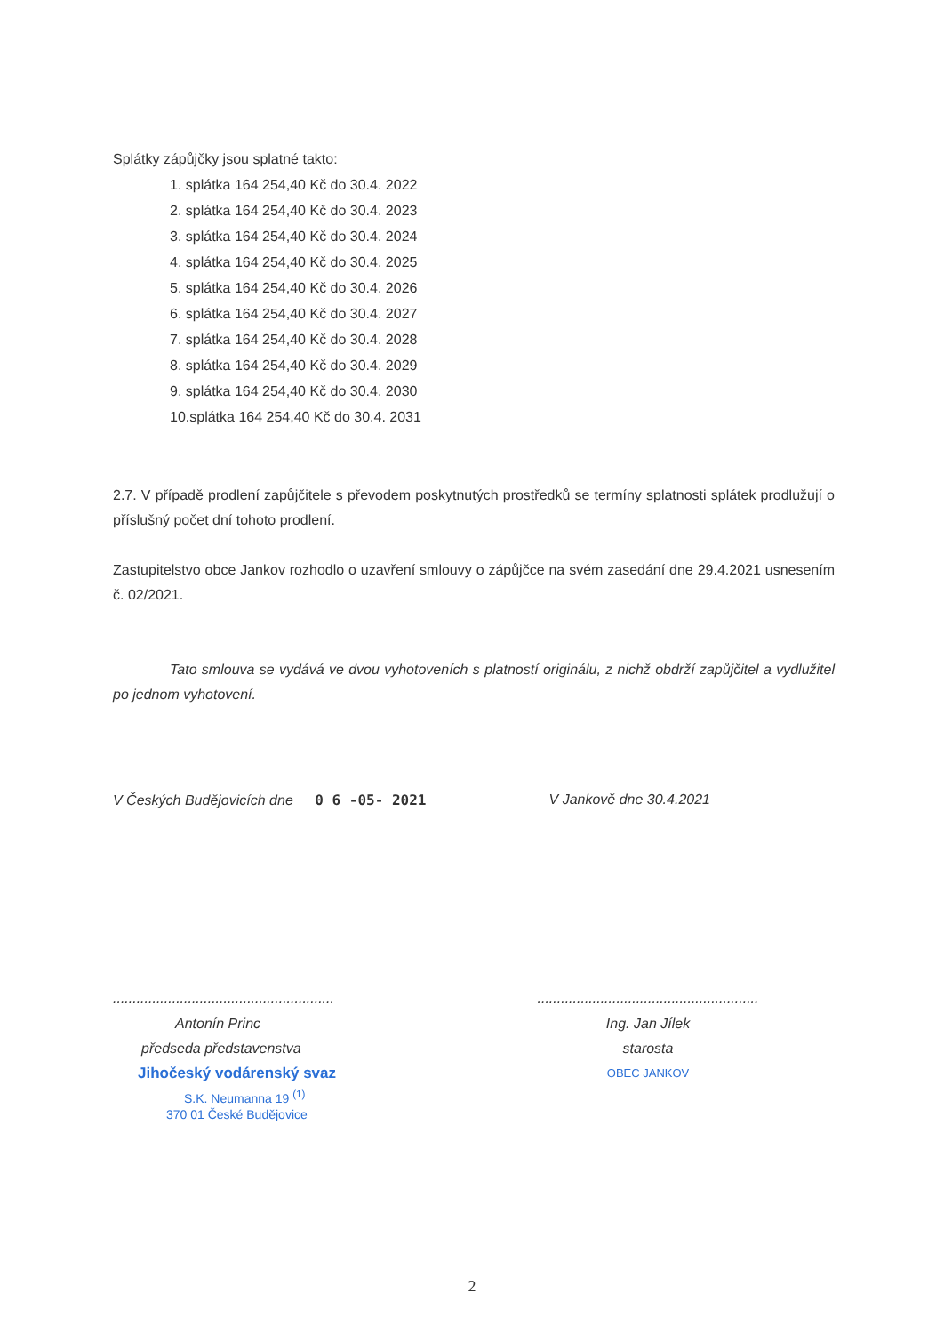Splátky zápůjčky jsou splatné takto:
1. splátka 164 254,40 Kč do 30.4. 2022
2. splátka 164 254,40 Kč do 30.4. 2023
3. splátka 164 254,40 Kč do 30.4. 2024
4. splátka 164 254,40 Kč do 30.4. 2025
5. splátka 164 254,40 Kč do 30.4. 2026
6. splátka 164 254,40 Kč do 30.4. 2027
7. splátka 164 254,40 Kč do 30.4. 2028
8. splátka 164 254,40 Kč do 30.4. 2029
9. splátka 164 254,40 Kč do 30.4. 2030
10.splátka 164 254,40 Kč do 30.4. 2031
2.7. V případě prodlení zapůjčitele s převodem poskytnutých prostředků se termíny splatnosti splátek prodlužují o příslušný počet dní tohoto prodlení.
Zastupitelstvo obce Jankov rozhodlo o uzavření smlouvy o zápůjčce na svém zasedání dne 29.4.2021 usnesením č. 02/2021.
Tato smlouva se vydává ve dvou vyhotoveních s platností originálu, z nichž obdrží zapůjčitel a vydlužitel po jednom vyhotovení.
V Českých Budějovicích dne 0 6 -05- 2021 V Jankově dne 30.4.2021
........................................................
Antonín Princ
předseda představenstva
Jihočeský vodárenský svaz
S.K. Neumanna 19 <sup>(1)</sup>
370 01 České Budějovice
........................................................
Ing. Jan Jílek
starosta
OBEC JANKOV
2